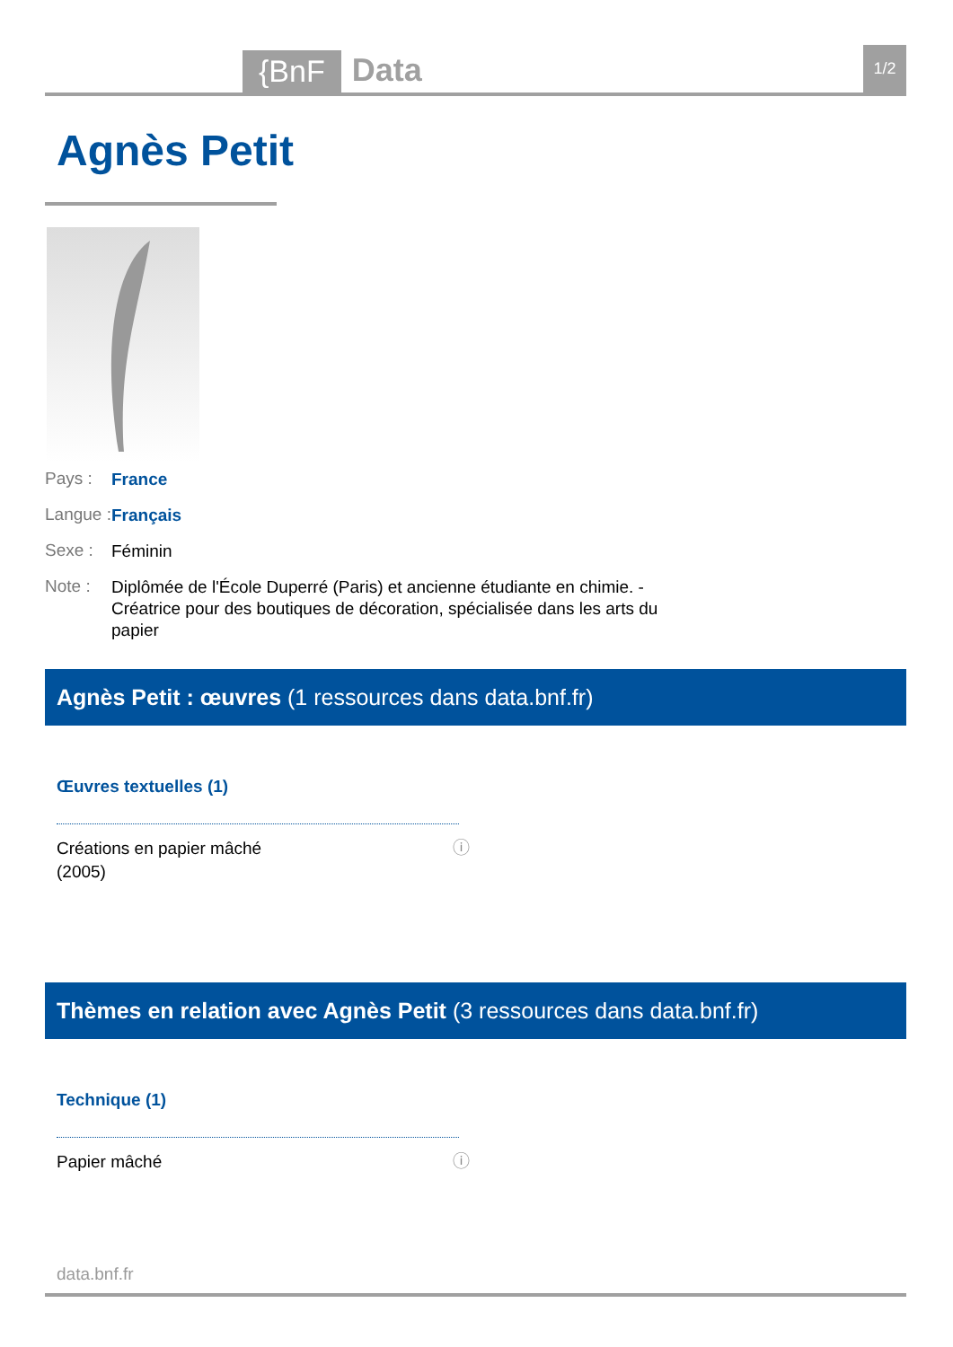{BnF Data 1/2
Agnès Petit
Pays : France
Langue : Français
Sexe : Féminin
Note : Diplômée de l'École Duperré (Paris) et ancienne étudiante en chimie. - Créatrice pour des boutiques de décoration, spécialisée dans les arts du papier
Agnès Petit : œuvres (1 ressources dans data.bnf.fr)
Œuvres textuelles (1)
Créations en papier mâché
(2005)
ⓘ
Thèmes en relation avec Agnès Petit (3 ressources dans data.bnf.fr)
Technique (1)
Papier mâché ⓘ
data.bnf.fr